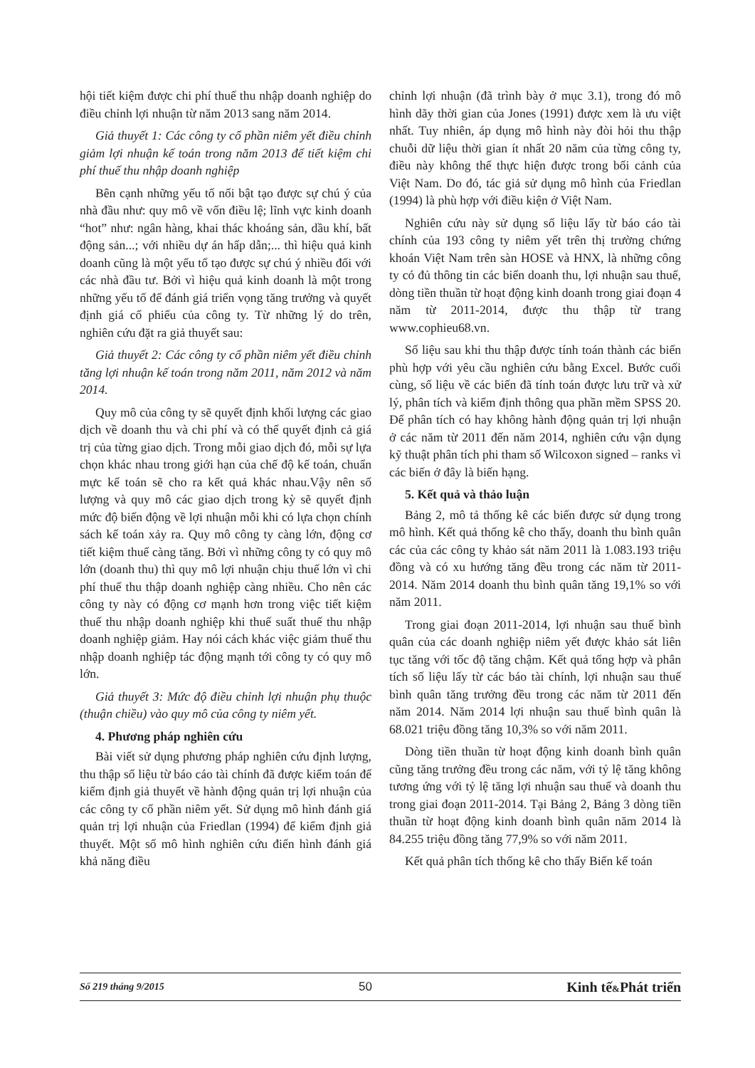hội tiết kiệm được chi phí thuế thu nhập doanh nghiệp do điều chỉnh lợi nhuận từ năm 2013 sang năm 2014.
Giả thuyết 1: Các công ty cổ phần niêm yết điều chỉnh giảm lợi nhuận kế toán trong năm 2013 để tiết kiệm chi phí thuế thu nhập doanh nghiệp
Bên cạnh những yếu tố nổi bật tạo được sự chú ý của nhà đầu như: quy mô về vốn điều lệ; lĩnh vực kinh doanh “hot” như: ngân hàng, khai thác khoáng sản, dầu khí, bất động sản...; với nhiều dự án hấp dẫn;... thì hiệu quả kinh doanh cũng là một yếu tố tạo được sự chú ý nhiều đối với các nhà đầu tư. Bởi vì hiệu quả kinh doanh là một trong những yếu tố để đánh giá triển vọng tăng trưởng và quyết định giá cổ phiếu của công ty. Từ những lý do trên, nghiên cứu đặt ra giả thuyết sau:
Giả thuyết 2: Các công ty cổ phần niêm yết điều chỉnh tăng lợi nhuận kế toán trong năm 2011, năm 2012 và năm 2014.
Quy mô của công ty sẽ quyết định khối lượng các giao dịch về doanh thu và chi phí và có thể quyết định cả giá trị của từng giao dịch. Trong mỗi giao dịch đó, mỗi sự lựa chọn khác nhau trong giới hạn của chế độ kế toán, chuẩn mực kế toán sẽ cho ra kết quả khác nhau.Vậy nên số lượng và quy mô các giao dịch trong kỳ sẽ quyết định mức độ biến động về lợi nhuận mỗi khi có lựa chọn chính sách kế toán xảy ra. Quy mô công ty càng lớn, động cơ tiết kiệm thuế càng tăng. Bởi vì những công ty có quy mô lớn (doanh thu) thì quy mô lợi nhuận chịu thuế lớn vì chi phí thuế thu thập doanh nghiệp càng nhiều. Cho nên các công ty này có động cơ mạnh hơn trong việc tiết kiệm thuế thu nhập doanh nghiệp khi thuế suất thuế thu nhập doanh nghiệp giảm. Hay nói cách khác việc giảm thuế thu nhập doanh nghiệp tác động mạnh tới công ty có quy mô lớn.
Giả thuyết 3: Mức độ điều chỉnh lợi nhuận phụ thuộc (thuận chiều) vào quy mô của công ty niêm yết.
4. Phương pháp nghiên cứu
Bài viết sử dụng phương pháp nghiên cứu định lượng, thu thập số liệu từ báo cáo tài chính đã được kiểm toán để kiểm định giả thuyết về hành động quản trị lợi nhuận của các công ty cổ phần niêm yết. Sử dụng mô hình đánh giá quản trị lợi nhuận của Friedlan (1994) để kiểm định giả thuyết. Một số mô hình nghiên cứu điển hình đánh giá khả năng điều
chỉnh lợi nhuận (đã trình bày ở mục 3.1), trong đó mô hình dãy thời gian của Jones (1991) được xem là ưu việt nhất. Tuy nhiên, áp dụng mô hình này đòi hỏi thu thập chuỗi dữ liệu thời gian ít nhất 20 năm của từng công ty, điều này không thể thực hiện được trong bối cảnh của Việt Nam. Do đó, tác giả sử dụng mô hình của Friedlan (1994) là phù hợp với điều kiện ở Việt Nam.
Nghiên cứu này sử dụng số liệu lấy từ báo cáo tài chính của 193 công ty niêm yết trên thị trường chứng khoán Việt Nam trên sàn HOSE và HNX, là những công ty có đủ thông tin các biến doanh thu, lợi nhuận sau thuế, dòng tiền thuần từ hoạt động kinh doanh trong giai đoạn 4 năm từ 2011-2014, được thu thập từ trang www.cophieu68.vn.
Số liệu sau khi thu thập được tính toán thành các biến phù hợp với yêu cầu nghiên cứu bằng Excel. Bước cuối cùng, số liệu về các biến đã tính toán được lưu trữ và xử lý, phân tích và kiểm định thông qua phần mềm SPSS 20. Để phân tích có hay không hành động quản trị lợi nhuận ở các năm từ 2011 đến năm 2014, nghiên cứu vận dụng kỹ thuật phân tích phi tham số Wilcoxon signed – ranks vì các biến ở đây là biến hạng.
5. Kết quả và thảo luận
Bảng 2, mô tả thống kê các biến được sử dụng trong mô hình. Kết quả thống kê cho thấy, doanh thu bình quân các của các công ty khảo sát năm 2011 là 1.083.193 triệu đồng và có xu hướng tăng đều trong các năm từ 2011-2014. Năm 2014 doanh thu bình quân tăng 19,1% so với năm 2011.
Trong giai đoạn 2011-2014, lợi nhuận sau thuế bình quân của các doanh nghiệp niêm yết được khảo sát liên tục tăng với tốc độ tăng chậm. Kết quả tổng hợp và phân tích số liệu lấy từ các báo tài chính, lợi nhuận sau thuế bình quân tăng trưởng đều trong các năm từ 2011 đến năm 2014. Năm 2014 lợi nhuận sau thuế bình quân là 68.021 triệu đồng tăng 10,3% so với năm 2011.
Dòng tiền thuần từ hoạt động kinh doanh bình quân cũng tăng trưởng đều trong các năm, với tỷ lệ tăng không tương ứng với tỷ lệ tăng lợi nhuận sau thuế và doanh thu trong giai đoạn 2011-2014. Tại Bảng 2, Bảng 3 dòng tiền thuần từ hoạt động kinh doanh bình quân năm 2014 là 84.255 triệu đồng tăng 77,9% so với năm 2011.
Kết quả phân tích thống kê cho thấy Biến kế toán
Số 219 tháng 9/2015 50 Kinh tế&Phát triển